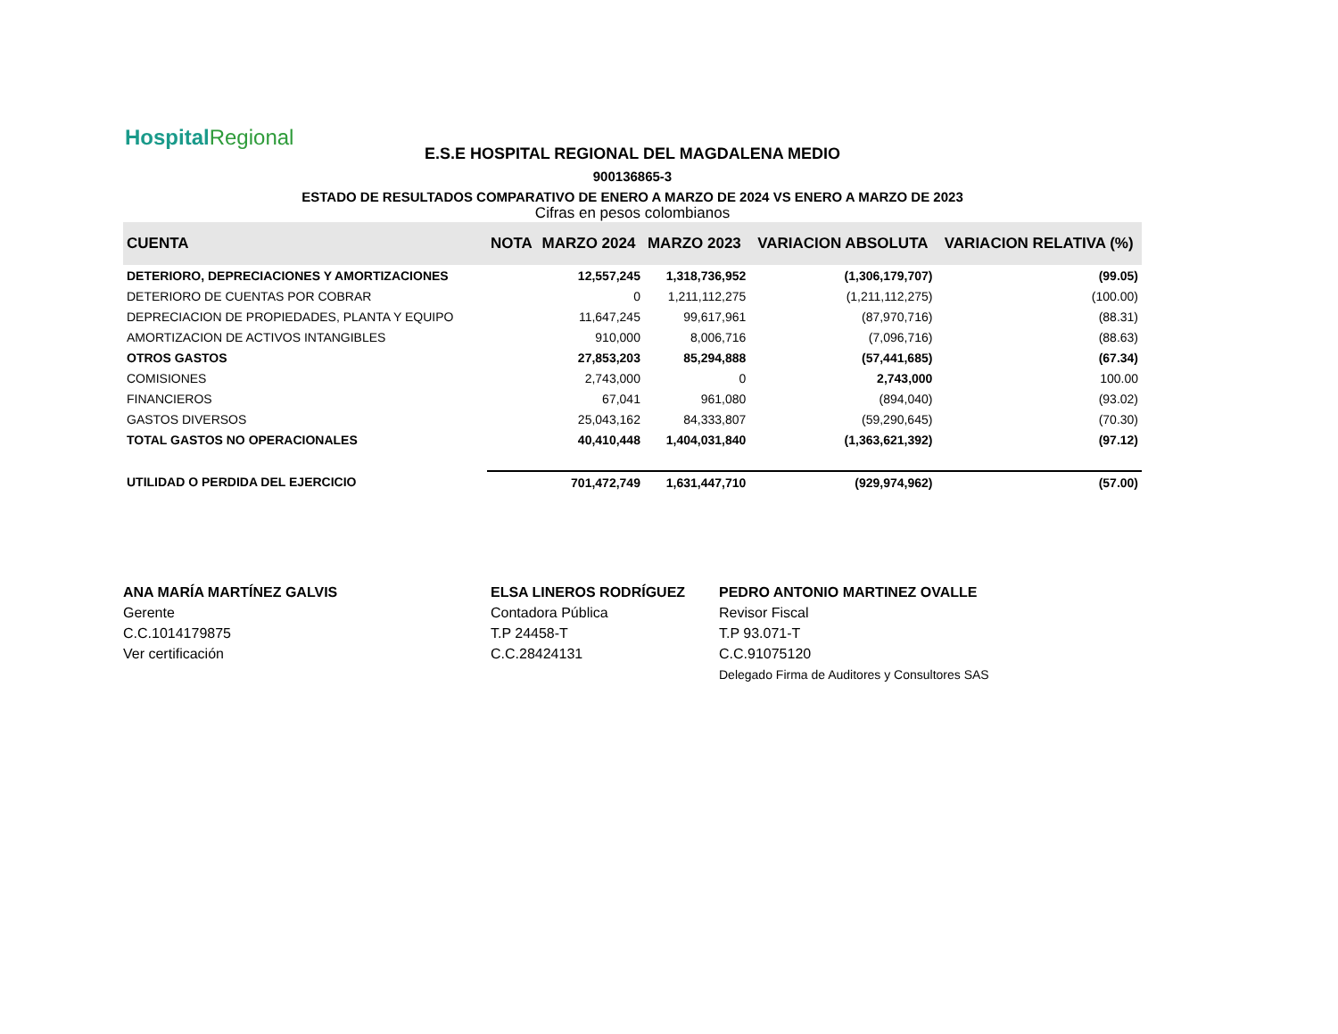HospitalRegional
E.S.E HOSPITAL REGIONAL DEL MAGDALENA MEDIO
900136865-3
ESTADO DE RESULTADOS COMPARATIVO DE ENERO A MARZO DE 2024 VS ENERO A MARZO DE 2023
Cifras en pesos colombianos
| CUENTA | NOTA | MARZO 2024 | MARZO 2023 | VARIACION ABSOLUTA | VARIACION RELATIVA (%) |
| --- | --- | --- | --- | --- | --- |
| DETERIORO, DEPRECIACIONES Y AMORTIZACIONES | | 12,557,245 | 1,318,736,952 | (1,306,179,707) | (99.05) |
| DETERIORO DE CUENTAS POR COBRAR | | 0 | 1,211,112,275 | (1,211,112,275) | (100.00) |
| DEPRECIACION DE PROPIEDADES, PLANTA Y EQUIPO | | 11,647,245 | 99,617,961 | (87,970,716) | (88.31) |
| AMORTIZACION DE ACTIVOS INTANGIBLES | | 910,000 | 8,006,716 | (7,096,716) | (88.63) |
| OTROS GASTOS | | 27,853,203 | 85,294,888 | (57,441,685) | (67.34) |
| COMISIONES | | 2,743,000 | 0 | 2,743,000 | 100.00 |
| FINANCIEROS | | 67,041 | 961,080 | (894,040) | (93.02) |
| GASTOS DIVERSOS | | 25,043,162 | 84,333,807 | (59,290,645) | (70.30) |
| TOTAL GASTOS NO OPERACIONALES | | 40,410,448 | 1,404,031,840 | (1,363,621,392) | (97.12) |
| UTILIDAD O PERDIDA DEL EJERCICIO | | 701,472,749 | 1,631,447,710 | (929,974,962) | (57.00) |
ANA MARÍA MARTÍNEZ GALVIS
Gerente
C.C.1014179875
Ver certificación
ELSA LINEROS RODRÍGUEZ
Contadora Pública
T.P 24458-T
C.C.28424131
PEDRO ANTONIO MARTINEZ OVALLE
Revisor Fiscal
T.P 93.071-T
C.C.91075120
Delegado Firma de Auditores y Consultores SAS